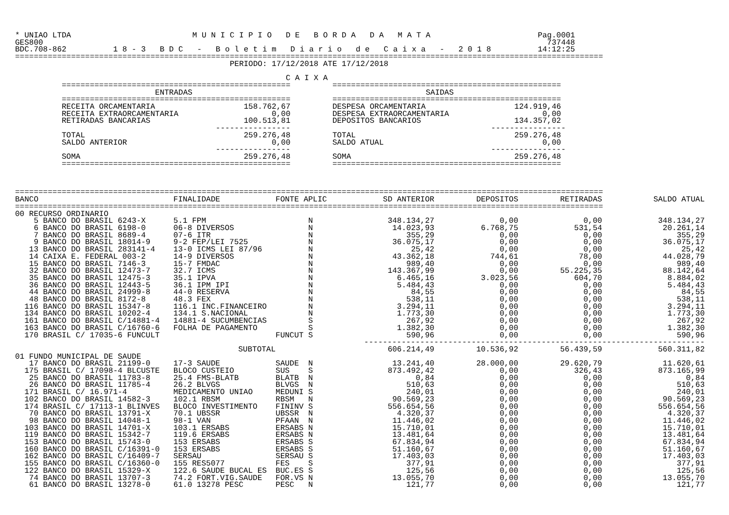* UNIAO LTDA                          M U N I C I P I O   D E   B O R D A   D A   M A T A                       Pag.0001
GES800                                                                                                            737448
BDC.708-862          1 8 - 3   B D C   -   B o l e t i m   D i a r i o   d e   C a i x a   -   2 0 1 8          14:12:25
==============================================================================================================================
                                              PERIODO: 17/12/2018 ATE 17/12/2018

                                                          C A I X A
          =================================================         =================================================
                              ENTRADAS                                                  SAIDAS
          =================================================         =================================================
          RECEITA ORCAMENTARIA                   158.762,67         DESPESA ORCAMENTARIA                   124.919,46
          RECEITA EXTRAORCAMENTARIA                    0,00         DESPESA EXTRAORCAMENTARIA                    0,00
          RETIRADAS BANCARIAS                    100.513,81         DEPOSITOS BANCARIOS                    134.357,02
                                           ----------------                                           ----------------
          TOTAL                                  259.276,48         TOTAL                                  259.276,48
          SALDO ANTERIOR                               0,00         SALDO ATUAL                                  0,00
                                           ----------------                                           ----------------
          SOMA                                   259.276,48         SOMA                                   259.276,48
          =================================================         =================================================



==============================================================================================================================
| BANCO | FINALIDADE | FONTE APLIC | SD ANTERIOR | DEPOSITOS | RETIRADAS | SALDO ATUAL |
| --- | --- | --- | --- | --- | --- | --- |
| ============================================================================================================================== | | | | | | |
| 00 RECURSO ORDINARIO | | | | | | |
| 5 BANCO DO BRASIL 6243-X | 5.1 FPM | N | 348.134,27 | 0,00 | 0,00 | 348.134,27 |
| 6 BANCO DO BRASIL 6198-0 | 06-8 DIVERSOS | N | 14.023,93 | 6.768,75 | 531,54 | 20.261,14 |
| 7 BANCO DO BRASIL 8689-4 | 07-6 ITR | N | 355,29 | 0,00 | 0,00 | 355,29 |
| 9 BANCO DO BRASIL 18014-9 | 9-2 FEP/LEI 7525 | N | 36.075,17 | 0,00 | 0,00 | 36.075,17 |
| 13 BANCO DO BRASIL 283141-4 | 13-0 ICMS LEI 87/96 | N | 25,42 | 0,00 | 0,00 | 25,42 |
| 14 CAIXA E. FEDERAL 003-2 | 14-9 DIVERSOS | N | 43.362,18 | 744,61 | 78,00 | 44.028,79 |
| 15 BANCO DO BRASIL 7146-3 | 15-7 FMDAC | N | 989,40 | 0,00 | 0,00 | 989,40 |
| 32 BANCO DO BRASIL 12473-7 | 32.7 ICMS | N | 143.367,99 | 0,00 | 55.225,35 | 88.142,64 |
| 35 BANCO DO BRASIL 12475-3 | 35.1 IPVA | N | 6.465,16 | 3.023,56 | 604,70 | 8.884,02 |
| 36 BANCO DO BRASIL 12443-5 | 36.1 IPM IPI | N | 5.484,43 | 0,00 | 0,00 | 5.484,43 |
| 44 BANCO DO BRASIL 24999-8 | 44-0 RESERVA | N | 84,55 | 0,00 | 0,00 | 84,55 |
| 48 BANCO DO BRASIL 8172-8 | 48.3 FEX | N | 538,11 | 0,00 | 0,00 | 538,11 |
| 116 BANCO DO BRASIL 15347-8 | 116.1 INC.FINANCEIRO | N | 3.294,11 | 0,00 | 0,00 | 3.294,11 |
| 134 BANCO DO BRASIL 10202-4 | 134.1 S.NACIONAL | N | 1.773,30 | 0,00 | 0,00 | 1.773,30 |
| 161 BANCO DO BRASIL C/14881-4 | 14881-4 SUCUMBENCIAS | S | 267,92 | 0,00 | 0,00 | 267,92 |
| 163 BANCO DO BRASIL C/16760-6 | FOLHA DE PAGAMENTO | S | 1.382,30 | 0,00 | 0,00 | 1.382,30 |
| 170 BRASIL C/ 17035-6 FUNCULT | | FUNCUT S | 590,96 | 0,00 | 0,00 | 590,96 |
| | | | ------------------------------------------------------------------------- | | | |
| | SUBTOTAL | | 606.214,49 | 10.536,92 | 56.439,59 | 560.311,82 |
| 01 FUNDO MUNICIPAL DE SAUDE | | | | | | |
| 17 BANCO DO BRASIL 21199-0 | 17-3 SAUDE | SAUDE N | 13.241,40 | 28.000,00 | 29.620,79 | 11.620,61 |
| 175 BRASIL C/ 17098-4 BLCUSTE | BLOCO CUSTEIO | SUS S | 873.492,42 | 0,00 | 326,43 | 873.165,99 |
| 25 BANCO DO BRASIL 11783-8 | 25.4 FMS-BLATB | BLATB N | 0,84 | 0,00 | 0,00 | 0,84 |
| 26 BANCO DO BRASIL 11785-4 | 26.2 BLVGS | BLVGS N | 510,63 | 0,00 | 0,00 | 510,63 |
| 171 BRASIL C/ 16.971-4 | MEDICAMENTO UNIAO | MEDUNI S | 240,01 | 0,00 | 0,00 | 240,01 |
| 102 BANCO DO BRASIL 14582-3 | 102.1 RBSM | RBSM N | 90.569,23 | 0,00 | 0,00 | 90.569,23 |
| 174 BRASIL C/ 17113-1 BLINVES | BLOCO INVESTIMENTO | FININV S | 556.654,56 | 0,00 | 0,00 | 556.654,56 |
| 70 BANCO DO BRASIL 13791-X | 70.1 UBSSR | UBSSR N | 4.320,37 | 0,00 | 0,00 | 4.320,37 |
| 98 BANCO DO BRASIL 14048-1 | 98-1 VAN | PFAAN N | 11.446,02 | 0,00 | 0,00 | 11.446,02 |
| 103 BANCO DO BRASIL 14701-X | 103.1 ERSABS | ERSABS N | 15.710,01 | 0,00 | 0,00 | 15.710,01 |
| 119 BANCO DO BRASIL 15342-7 | 119.6 ERSABS | ERSABS N | 13.481,64 | 0,00 | 0,00 | 13.481,64 |
| 153 BANCO DO BRASIL 15743-0 | 153 ERSABS | ERSABS S | 67.834,94 | 0,00 | 0,00 | 67.834,94 |
| 160 BANCO DO BRASIL C/16391-0 | 153 ERSABS | ERSABS S | 51.160,67 | 0,00 | 0,00 | 51.160,67 |
| 162 BANCO DO BRASIL C/16409-7 | SERSAU | SERSAU S | 17.403,03 | 0,00 | 0,00 | 17.403,03 |
| 155 BANCO DO BRASIL C/16360-0 | 155 RES5077 | FES S | 377,91 | 0,00 | 0,00 | 377,91 |
| 122 BANCO DO BRASIL 15329-X | 122.6 SAUDE BUCAL ES | BUC.ES S | 125,56 | 0,00 | 0,00 | 125,56 |
| 74 BANCO DO BRASIL 13707-3 | 74.2 FORT.VIG.SAUDE | FOR.VS N | 13.055,70 | 0,00 | 0,00 | 13.055,70 |
| 61 BANCO DO BRASIL 13278-0 | 61.0 13278 PESC | PESC N | 121,77 | 0,00 | 0,00 | 121,77 |